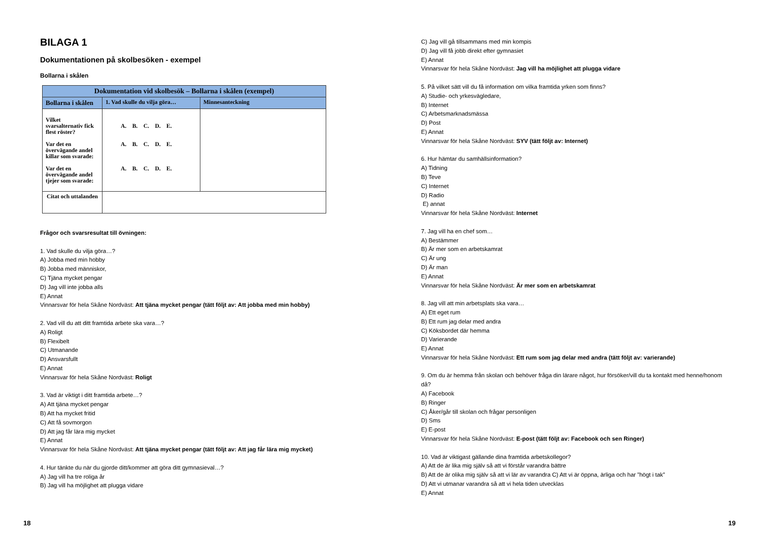BILAGA 1
Dokumentationen på skolbesöken - exempel
Bollarna i skålen
| Dokumentation vid skolbesök – Bollarna i skålen (exempel) | | |
| --- | --- | --- |
| Bollarna i skålen | 1. Vad skulle du vilja göra… | Minnesanteckning |
| Vilket svarsalternativ fick flest röster? Var det en övervägande andel killar som svarade: Var det en övervägande andel tjejer som svarade: | A. B. C. D. E. A. B. C. D. E. A. B. C. D. E. | |
| Citat och uttalanden | | |
Frågor och svarsresultat till övningen:
1. Vad skulle du vilja göra…?
A) Jobba med min hobby
B) Jobba med människor,
C) Tjäna mycket pengar
D) Jag vill inte jobba alls
E) Annat
Vinnarsvar för hela Skåne Nordväst: Att tjäna mycket pengar (tätt följt av: Att jobba med min hobby)
2. Vad vill du att ditt framtida arbete ska vara…?
A) Roligt
B) Flexibelt
C) Utmanande
D) Ansvarsfullt
E) Annat
Vinnarsvar för hela Skåne Nordväst: Roligt
3. Vad är viktigt i ditt framtida arbete…?
A) Att tjäna mycket pengar
B) Att ha mycket fritid
C) Att få sovmorgon
D) Att jag får lära mig mycket
E) Annat
Vinnarsvar för hela Skåne Nordväst: Att tjäna mycket pengar (tätt följt av: Att jag får lära mig mycket)
4. Hur tänkte du när du gjorde ditt/kommer att göra ditt gymnasieval…?
A) Jag vill ha tre roliga år
B) Jag vill ha möjlighet att plugga vidare
18
C) Jag vill gå tillsammans med min kompis
D) Jag vill få jobb direkt efter gymnasiet
E) Annat
Vinnarsvar för hela Skåne Nordväst: Jag vill ha möjlighet att plugga vidare
5. På vilket sätt vill du få information om vilka framtida yrken som finns?
A) Studie- och yrkesvägledare,
B) Internet
C) Arbetsmarknadsmässa
D) Post
E) Annat
Vinnarsvar för hela Skåne Nordväst: SYV (tätt följt av: Internet)
6. Hur hämtar du samhällsinformation?
A) Tidning
B) Teve
C) Internet
D) Radio
E) annat
Vinnarsvar för hela Skåne Nordväst: Internet
7. Jag vill ha en chef som…
A) Bestämmer
B) Är mer som en arbetskamrat
C) Är ung
D) Är man
E) Annat
Vinnarsvar för hela Skåne Nordväst: Är mer som en arbetskamrat
8. Jag vill att min arbetsplats ska vara…
A) Ett eget rum
B) Ett rum jag delar med andra
C) Köksbordet där hemma
D) Varierande
E) Annat
Vinnarsvar för hela Skåne Nordväst: Ett rum som jag delar med andra (tätt följt av: varierande)
9. Om du är hemma från skolan och behöver fråga din lärare något, hur försöker/vill du ta kontakt med henne/honom då?
A) Facebook
B) Ringer
C) Åker/går till skolan och frågar personligen
D) Sms
E) E-post
Vinnarsvar för hela Skåne Nordväst: E-post (tätt följt av: Facebook och sen Ringer)
10. Vad är viktigast gällande dina framtida arbetskollegor?
A) Att de är lika mig själv så att vi förstår varandra bättre
B) Att de är olika mig själv så att vi lär av varandra C) Att vi är öppna, ärliga och har ”högt i tak”
D) Att vi utmanar varandra så att vi hela tiden utvecklas
E) Annat
19